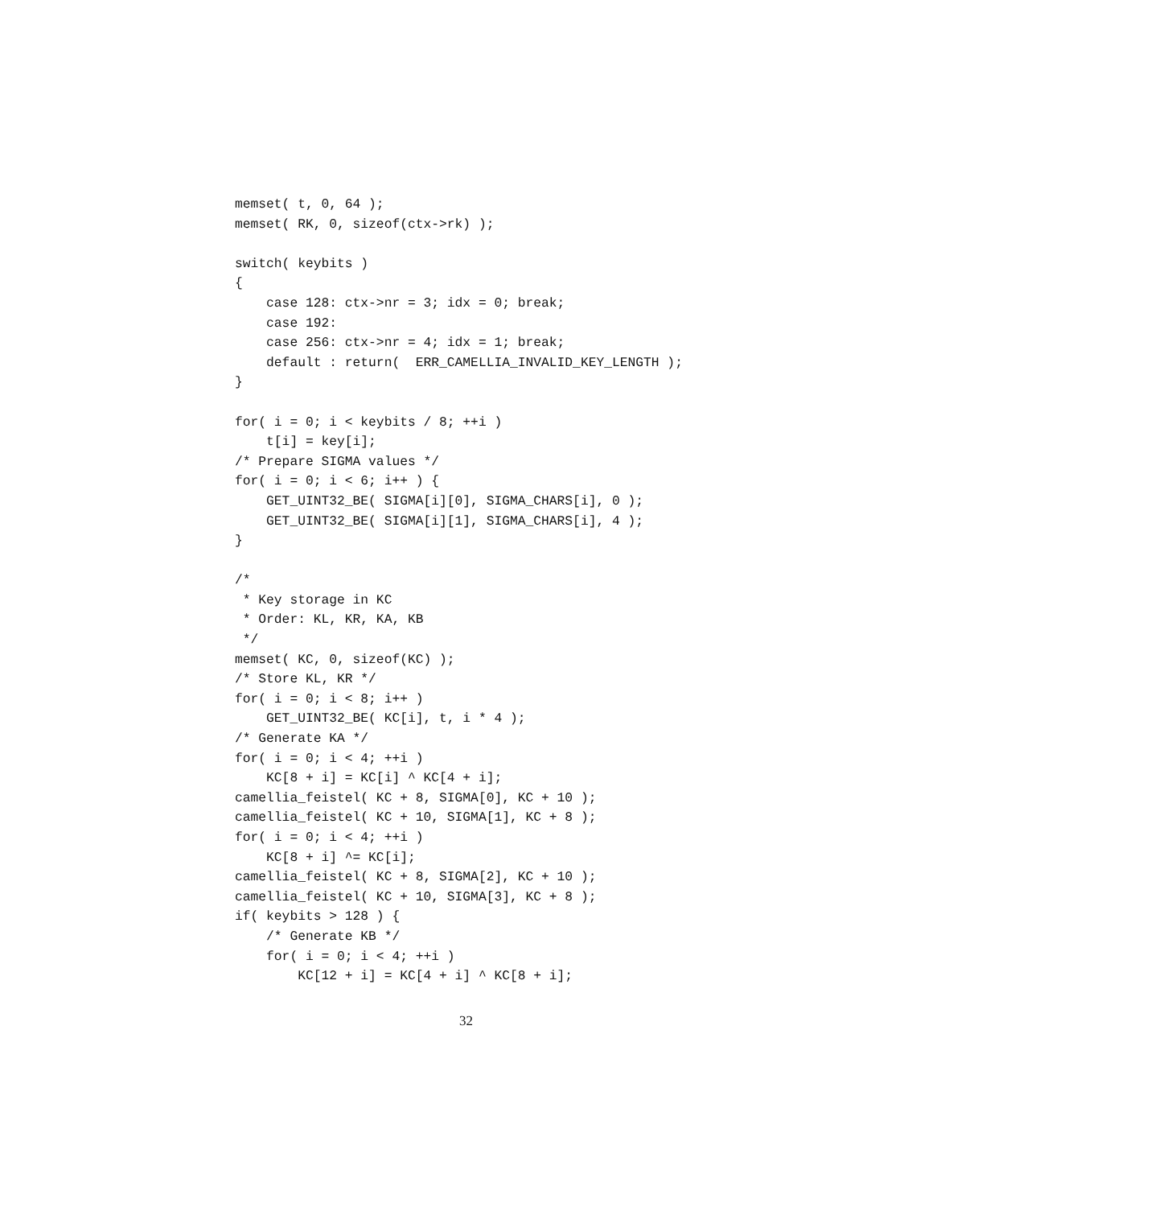memset( t, 0, 64 );
memset( RK, 0, sizeof(ctx->rk) );

switch( keybits )
{
    case 128: ctx->nr = 3; idx = 0; break;
    case 192:
    case 256: ctx->nr = 4; idx = 1; break;
    default : return(  ERR_CAMELLIA_INVALID_KEY_LENGTH );
}

for( i = 0; i < keybits / 8; ++i )
    t[i] = key[i];
/* Prepare SIGMA values */
for( i = 0; i < 6; i++ ) {
    GET_UINT32_BE( SIGMA[i][0], SIGMA_CHARS[i], 0 );
    GET_UINT32_BE( SIGMA[i][1], SIGMA_CHARS[i], 4 );
}

/*
 * Key storage in KC
 * Order: KL, KR, KA, KB
 */
memset( KC, 0, sizeof(KC) );
/* Store KL, KR */
for( i = 0; i < 8; i++ )
    GET_UINT32_BE( KC[i], t, i * 4 );
/* Generate KA */
for( i = 0; i < 4; ++i )
    KC[8 + i] = KC[i] ^ KC[4 + i];
camellia_feistel( KC + 8, SIGMA[0], KC + 10 );
camellia_feistel( KC + 10, SIGMA[1], KC + 8 );
for( i = 0; i < 4; ++i )
    KC[8 + i] ^= KC[i];
camellia_feistel( KC + 8, SIGMA[2], KC + 10 );
camellia_feistel( KC + 10, SIGMA[3], KC + 8 );
if( keybits > 128 ) {
    /* Generate KB */
    for( i = 0; i < 4; ++i )
        KC[12 + i] = KC[4 + i] ^ KC[8 + i];
32